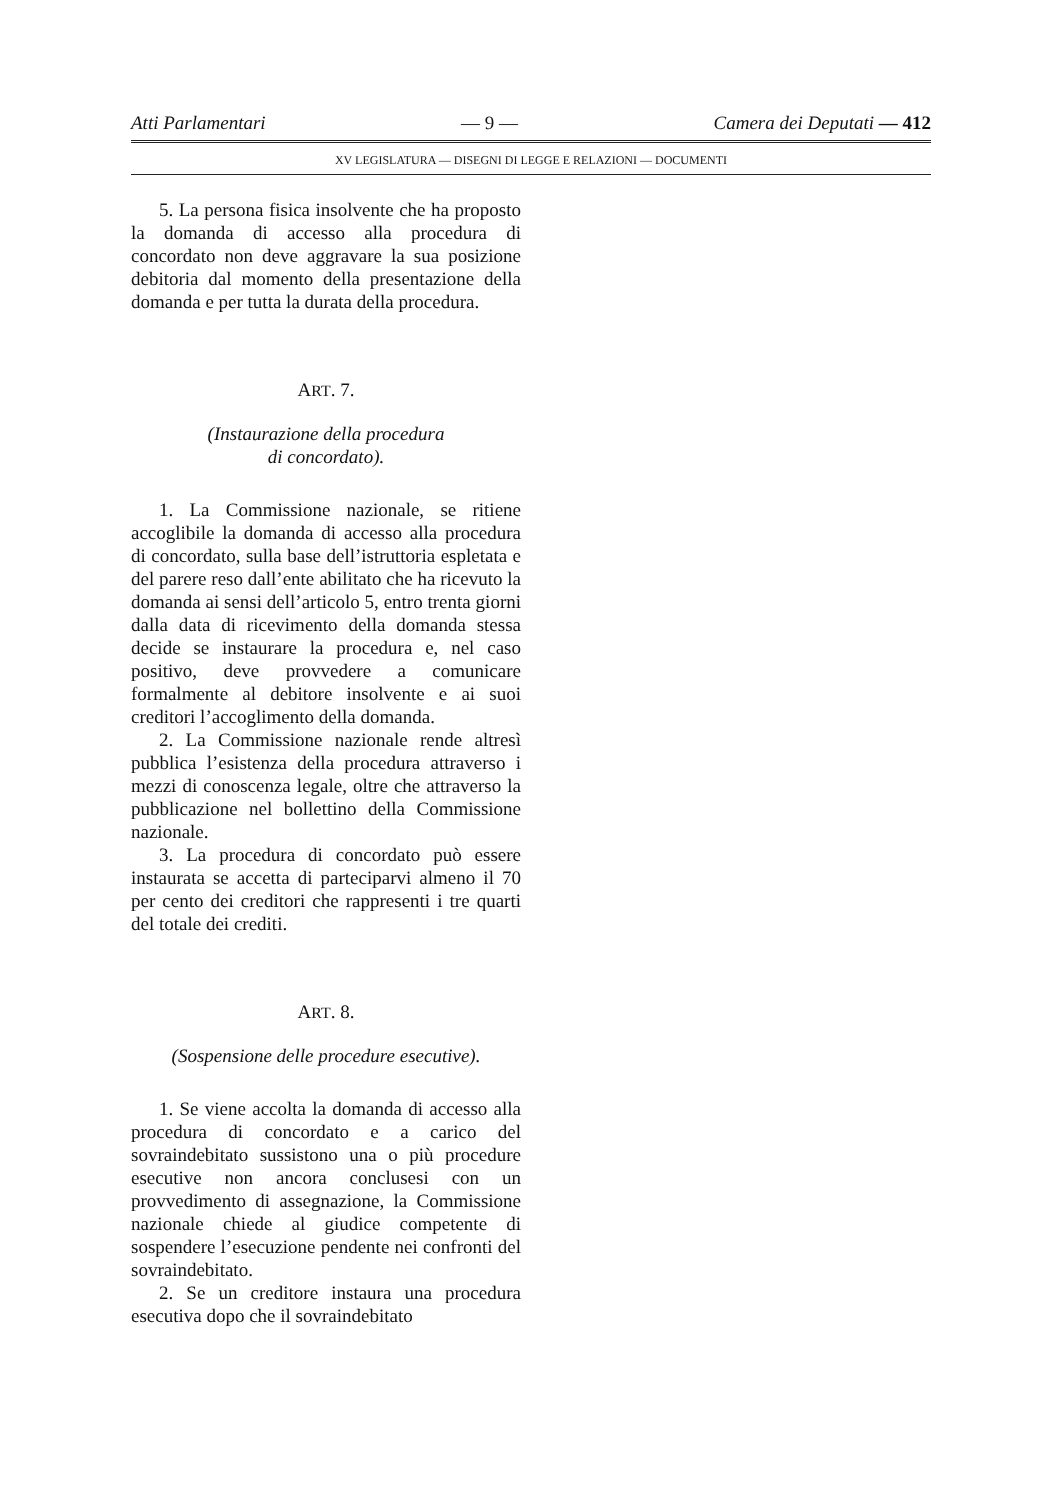Atti Parlamentari — 9 — Camera dei Deputati — 412
XV LEGISLATURA — DISEGNI DI LEGGE E RELAZIONI — DOCUMENTI
5. La persona fisica insolvente che ha proposto la domanda di accesso alla procedura di concordato non deve aggravare la sua posizione debitoria dal momento della presentazione della domanda e per tutta la durata della procedura.
ART. 7.
(Instaurazione della procedura
di concordato).
1. La Commissione nazionale, se ritiene accoglibile la domanda di accesso alla procedura di concordato, sulla base dell’istruttoria espletata e del parere reso dall’ente abilitato che ha ricevuto la domanda ai sensi dell’articolo 5, entro trenta giorni dalla data di ricevimento della domanda stessa decide se instaurare la procedura e, nel caso positivo, deve provvedere a comunicare formalmente al debitore insolvente e ai suoi creditori l’accoglimento della domanda.
2. La Commissione nazionale rende altresì pubblica l’esistenza della procedura attraverso i mezzi di conoscenza legale, oltre che attraverso la pubblicazione nel bollettino della Commissione nazionale.
3. La procedura di concordato può essere instaurata se accetta di parteciparvi almeno il 70 per cento dei creditori che rappresenti i tre quarti del totale dei crediti.
ART. 8.
(Sospensione delle procedure esecutive).
1. Se viene accolta la domanda di accesso alla procedura di concordato e a carico del sovraindebitato sussistono una o più procedure esecutive non ancora conclusesi con un provvedimento di assegnazione, la Commissione nazionale chiede al giudice competente di sospendere l’esecuzione pendente nei confronti del sovraindebitato.
2. Se un creditore instaura una procedura esecutiva dopo che il sovraindebitato